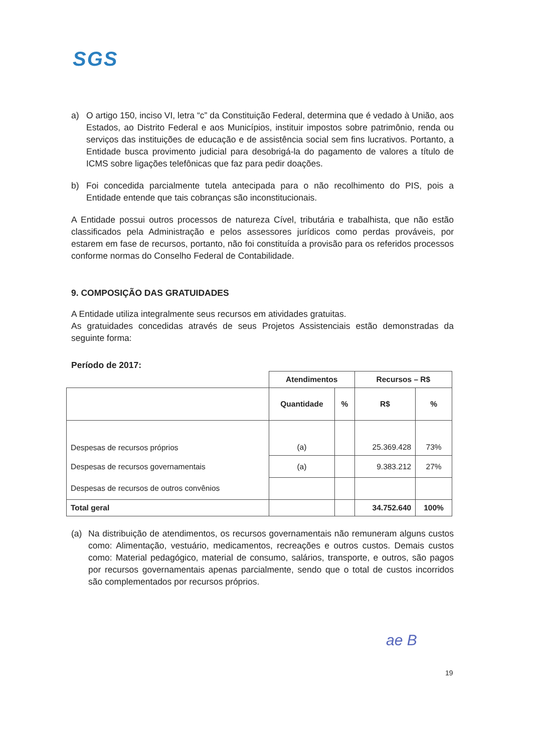SGS
a) O artigo 150, inciso VI, letra “c” da Constituição Federal, determina que é vedado à União, aos Estados, ao Distrito Federal e aos Municípios, instituir impostos sobre patrimônio, renda ou serviços das instituições de educação e de assistência social sem fins lucrativos. Portanto, a Entidade busca provimento judicial para desobrigá-la do pagamento de valores a título de ICMS sobre ligações telefônicas que faz para pedir doações.
b) Foi concedida parcialmente tutela antecipada para o não recolhimento do PIS, pois a Entidade entende que tais cobranças são inconstitucionais.
A Entidade possui outros processos de natureza Cível, tributária e trabalhista, que não estão classificados pela Administração e pelos assessores jurídicos como perdas prováveis, por estarem em fase de recursos, portanto, não foi constituída a provisão para os referidos processos conforme normas do Conselho Federal de Contabilidade.
9. COMPOSIÇÃO DAS GRATUIDADES
A Entidade utiliza integralmente seus recursos em atividades gratuitas.
As gratuidades concedidas através de seus Projetos Assistenciais estão demonstradas da seguinte forma:
Período de 2017:
| | Atendimentos | | Recursos – R$ | |
| --- | --- | --- | --- | --- |
| | Quantidade | % | R$ | % |
| Despesas de recursos próprios | (a) | | 25.369.428 | 73% |
| Despesas de recursos governamentais | (a) | | 9.383.212 | 27% |
| Despesas de recursos de outros convênios | | | | |
| Total geral | | | 34.752.640 | 100% |
(a) Na distribuição de atendimentos, os recursos governamentais não remuneram alguns custos como: Alimentação, vestuário, medicamentos, recreações e outros custos. Demais custos como: Material pedagógico, material de consumo, salários, transporte, e outros, são pagos por recursos governamentais apenas parcialmente, sendo que o total de custos incorridos são complementados por recursos próprios.
ae B
19